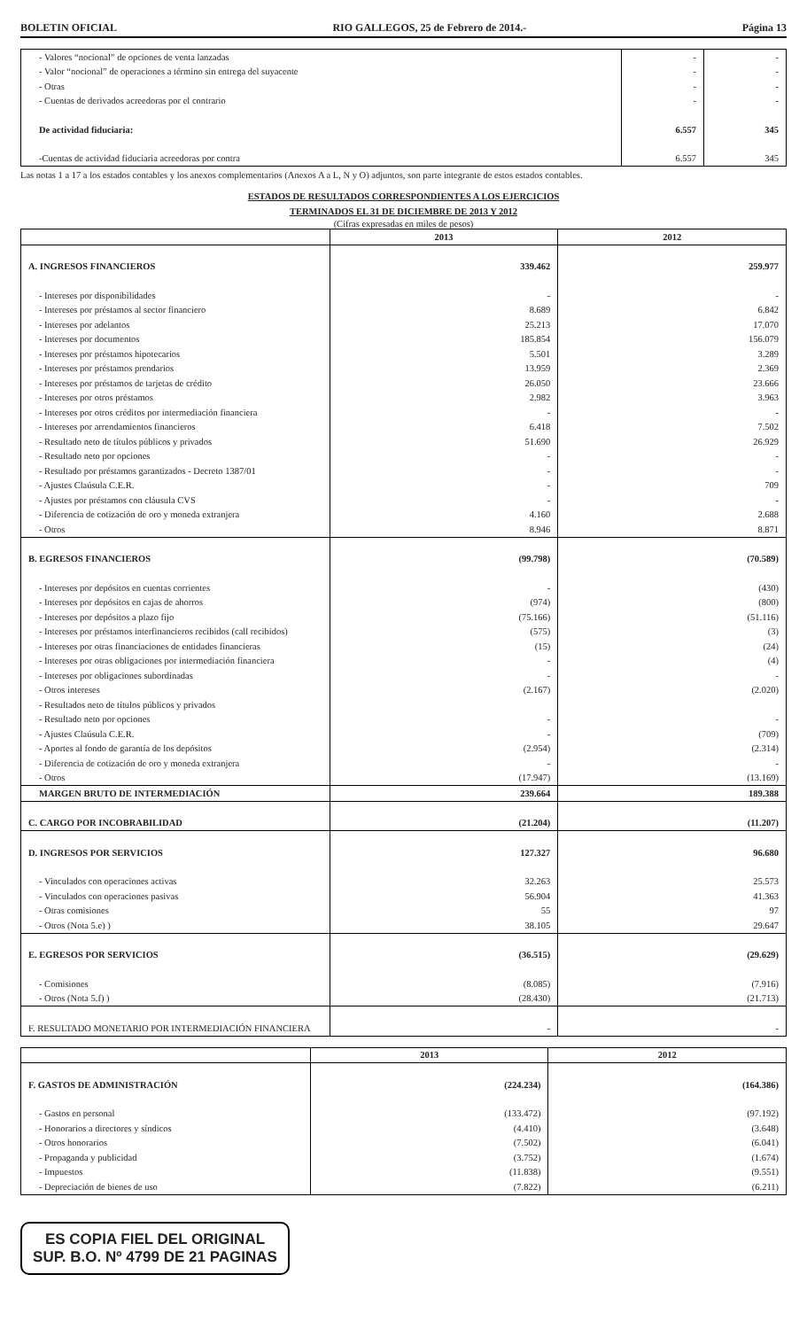BOLETIN OFICIAL RIO GALLEGOS, 25 de Febrero de 2014.- Página 13
| - Valores “nocional” de opciones de venta lanzadas | - | - |
| - Valor “nocional” de operaciones a término sin entrega del suyacente | - | - |
| - Otras | - | - |
| - Cuentas de derivados acreedoras por el contrario | - | - |
| De actividad fiduciaria: | 6.557 | 345 |
| -Cuentas de actividad fiduciaria acreedoras por contra | 6.557 | 345 |
Las notas 1 a 17 a los estados contables y los anexos complementarios (Anexos A a L, N y O) adjuntos, son parte integrante de estos estados contables.
ESTADOS DE RESULTADOS CORRESPONDIENTES A LOS EJERCICIOS
TERMINADOS EL 31 DE DICIEMBRE DE 2013 Y 2012
(Cifras expresadas en miles de pesos)
| | 2013 | 2012 |
| --- | --- | --- |
| A. INGRESOS FINANCIEROS | 339.462 | 259.977 |
| - Intereses por disponibilidades | - | - |
| - Intereses por préstamos al sector financiero | 8.689 | 6.842 |
| - Intereses por adelantos | 25.213 | 17.070 |
| - Intereses por documentos | 185.854 | 156.079 |
| - Intereses por préstamos hipotecarios | 5.501 | 3.289 |
| - Intereses por préstamos prendarios | 13.959 | 2.369 |
| - Intereses por préstamos de tarjetas de crédito | 26.050 | 23.666 |
| - Intereses por otros préstamos | 2.982 | 3.963 |
| - Intereses por otros créditos por intermediación financiera | - | - |
| - Intereses por arrendamientos financieros | 6.418 | 7.502 |
| - Resultado neto de títulos públicos y privados | 51.690 | 26.929 |
| - Resultado neto por opciones | - | - |
| - Resultado por préstamos garantizados - Decreto 1387/01 | - | - |
| - Ajustes Claúsula C.E.R. | - | 709 |
| - Ajustes por préstamos con cláusula CVS | - | - |
| - Diferencia de cotización de oro y moneda extranjera | 4.160 | 2.688 |
| - Otros | 8.946 | 8.871 |
| B. EGRESOS FINANCIEROS | (99.798) | (70.589) |
| - Intereses por depósitos en cuentas corrientes | - | (430) |
| - Intereses por depósitos en cajas de ahorros | (974) | (800) |
| - Intereses por depósitos a plazo fijo | (75.166) | (51.116) |
| - Intereses por préstamos interfinancieros recibidos (call recibidos) | (575) | (3) |
| - Intereses por otras financiaciones de entidades financieras | (15) | (24) |
| - Intereses por otras obligaciones por intermediación financiera | - | (4) |
| - Intereses por obligaciones subordinadas | - | - |
| - Otros intereses | (2.167) | (2.020) |
| - Resultados neto de títulos públicos y privados | | |
| - Resultado neto por opciones | - | - |
| - Ajustes Claúsula C.E.R. | - | (709) |
| - Aportes al fondo de garantía de los depósitos | (2.954) | (2.314) |
| - Diferencia de cotización de oro y moneda extranjera | - | - |
| - Otros | (17.947) | (13.169) |
| MARGEN BRUTO DE INTERMEDIACIÓN | 239.664 | 189.388 |
| C. CARGO POR INCOBRABILIDAD | (21.204) | (11.207) |
| D. INGRESOS POR SERVICIOS | 127.327 | 96.680 |
| - Vinculados con operaciones activas | 32.263 | 25.573 |
| - Vinculados con operaciones pasivas | 56.904 | 41.363 |
| - Otras comisiones | 55 | 97 |
| - Otros (Nota 5.e) ) | 38.105 | 29.647 |
| E. EGRESOS POR SERVICIOS | (36.515) | (29.629) |
| - Comisiones | (8.085) | (7.916) |
| - Otros (Nota 5.f) ) | (28.430) | (21.713) |
| F. RESULTADO MONETARIO POR INTERMEDIACIÓN FINANCIERA | - | - |
| | 2013 | 2012 |
| --- | --- | --- |
| F. GASTOS DE ADMINISTRACIÓN | (224.234) | (164.386) |
| - Gastos en personal | (133.472) | (97.192) |
| - Honorarios a directores y síndicos | (4.410) | (3.648) |
| - Otros honorarios | (7.502) | (6.041) |
| - Propaganda y publicidad | (3.752) | (1.674) |
| - Impuestos | (11.838) | (9.551) |
| - Depreciación de bienes de uso | (7.822) | (6.211) |
ES COPIA FIEL DEL ORIGINAL
SUP. B.O. Nº 4799 DE 21 PAGINAS